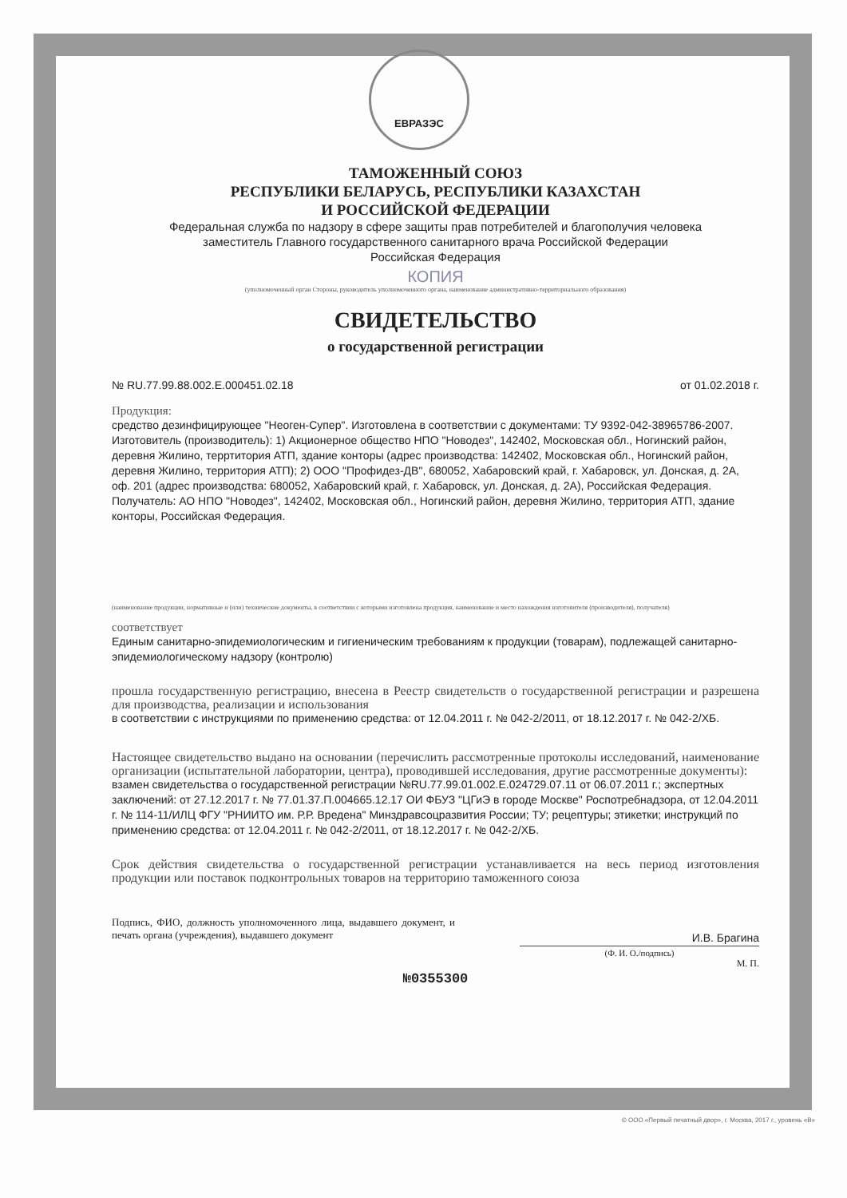ЕВРАЗЭС
ТАМОЖЕННЫЙ СОЮЗ
РЕСПУБЛИКИ БЕЛАРУСЬ, РЕСПУБЛИКИ КАЗАХСТАН
И РОССИЙСКОЙ ФЕДЕРАЦИИ
Федеральная служба по надзору в сфере защиты прав потребителей и благополучия человека
заместитель Главного государственного санитарного врача Российской Федерации
Российская Федерация
КОПИЯ
(уполномоченный орган Стороны, руководитель уполномоченного органа, наименование административно-территориального образования)
СВИДЕТЕЛЬСТВО
о государственной регистрации
№ RU.77.99.88.002.E.000451.02.18 от 01.02.2018 г.
Продукция:
средство дезинфицирующее "Неоген-Супер". Изготовлена в соответствии с документами: ТУ 9392-042-38965786-2007. Изготовитель (производитель): 1) Акционерное общество НПО "Новодез", 142402, Московская обл., Ногинский район, деревня Жилино, терртитория АТП, здание конторы (адрес производства: 142402, Московская обл., Ногинский район, деревня Жилино, территория АТП); 2) ООО "Профидез-ДВ", 680052, Хабаровский край, г. Хабаровск, ул. Донская, д. 2А, оф. 201 (адрес производства: 680052, Хабаровский край, г. Хабаровск, ул. Донская, д. 2А), Российская Федерация. Получатель: АО НПО "Новодез", 142402, Московская обл., Ногинский район, деревня Жилино, территория АТП, здание конторы, Российская Федерация.
(наименование продукции, нормативные и (или) технические документы, в соответствии с которыми изготовлена продукция, наименование и место нахождения изготовителя (производителя), получателя)
соответствует
Единым санитарно-эпидемиологическим и гигиеническим требованиям к продукции (товарам), подлежащей санитарно-эпидемиологическому надзору (контролю)
прошла государственную регистрацию, внесена в Реестр свидетельств о государственной регистрации и разрешена для производства, реализации и использования
в соответствии с инструкциями по применению средства: от 12.04.2011 г. № 042-2/2011, от 18.12.2017 г. № 042-2/ХБ.
Настоящее свидетельство выдано на основании (перечислить рассмотренные протоколы исследований, наименование организации (испытательной лаборатории, центра), проводившей исследования, другие рассмотренные документы):
взамен свидетельства о государственной регистрации №RU.77.99.01.002.E.024729.07.11 от 06.07.2011 г.; экспертных заключений: от 27.12.2017 г. № 77.01.37.П.004665.12.17 ОИ ФБУЗ "ЦГиЭ в городе Москве" Роспотребнадзора, от 12.04.2011 г. № 114-11/ИЛЦ ФГУ "РНИИТО им. Р.Р. Вредена" Минздравсоцразвития России; ТУ; рецептуры; этикетки; инструкций по применению средства: от 12.04.2011 г. № 042-2/2011, от 18.12.2017 г. № 042-2/ХБ.
Срок действия свидетельства о государственной регистрации устанавливается на весь период изготовления продукции или поставок подконтрольных товаров на территорию таможенного союза
Подпись, ФИО, должность уполномоченного лица, выдавшего документ, и печать органа (учреждения), выдавшего документ
И.В. Брагина
(Ф. И. О./подпись)
М. П.
№0355300
© ООО «Первый печатный двор», г. Москва, 2017 г., уровень «В»